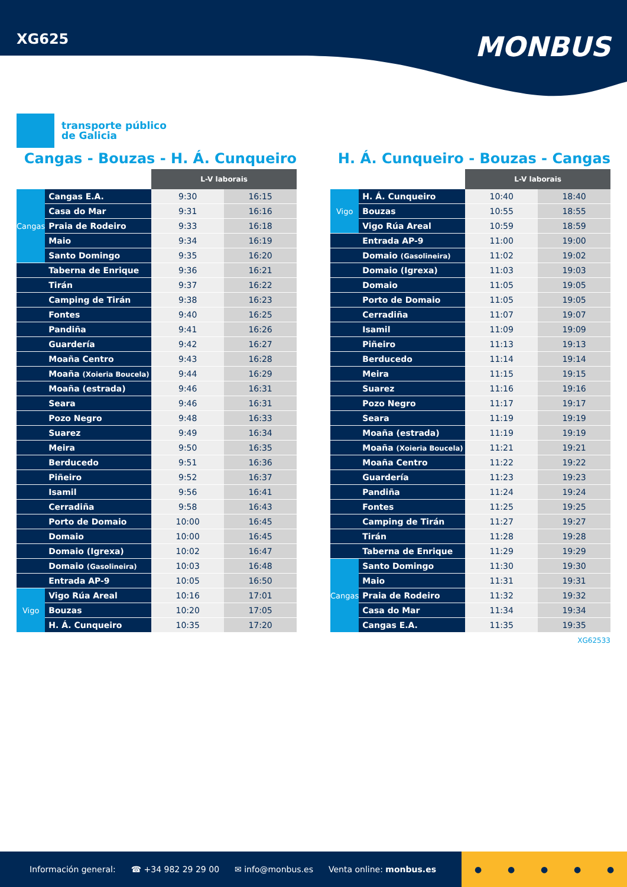XG625 MONBUS
transporte público
de Galicia
Cangas - Bouzas - H. Á. Cunqueiro
| | | L-V laborais | |
| --- | --- | --- | --- |
| Cangas | Cangas E.A. | 9:30 | 16:15 |
| | Casa do Mar | 9:31 | 16:16 |
| | Praia de Rodeiro | 9:33 | 16:18 |
| | Maio | 9:34 | 16:19 |
| | Santo Domingo | 9:35 | 16:20 |
| | Taberna de Enrique | 9:36 | 16:21 |
| | Tirán | 9:37 | 16:22 |
| | Camping de Tirán | 9:38 | 16:23 |
| | Fontes | 9:40 | 16:25 |
| | Pandiña | 9:41 | 16:26 |
| | Guardería | 9:42 | 16:27 |
| | Moaña Centro | 9:43 | 16:28 |
| | Moaña (Xoieria Boucela) | 9:44 | 16:29 |
| | Moaña (estrada) | 9:46 | 16:31 |
| | Seara | 9:46 | 16:31 |
| | Pozo Negro | 9:48 | 16:33 |
| | Suarez | 9:49 | 16:34 |
| | Meira | 9:50 | 16:35 |
| | Berducedo | 9:51 | 16:36 |
| | Piñeiro | 9:52 | 16:37 |
| | Isamil | 9:56 | 16:41 |
| | Cerradiña | 9:58 | 16:43 |
| | Porto de Domaio | 10:00 | 16:45 |
| | Domaio | 10:00 | 16:45 |
| | Domaio (Igrexa) | 10:02 | 16:47 |
| | Domaio (Gasolineira) | 10:03 | 16:48 |
| | Entrada AP-9 | 10:05 | 16:50 |
| Vigo | Vigo Rúa Areal | 10:16 | 17:01 |
| | Bouzas | 10:20 | 17:05 |
| | H. Á. Cunqueiro | 10:35 | 17:20 |
H. Á. Cunqueiro - Bouzas - Cangas
| | | L-V laborais | |
| --- | --- | --- | --- |
| Vigo | H. Á. Cunqueiro | 10:40 | 18:40 |
| | Bouzas | 10:55 | 18:55 |
| | Vigo Rúa Areal | 10:59 | 18:59 |
| | Entrada AP-9 | 11:00 | 19:00 |
| | Domaio (Gasolineira) | 11:02 | 19:02 |
| | Domaio (Igrexa) | 11:03 | 19:03 |
| | Domaio | 11:05 | 19:05 |
| | Porto de Domaio | 11:05 | 19:05 |
| | Cerradiña | 11:07 | 19:07 |
| | Isamil | 11:09 | 19:09 |
| | Piñeiro | 11:13 | 19:13 |
| | Berducedo | 11:14 | 19:14 |
| | Meira | 11:15 | 19:15 |
| | Suarez | 11:16 | 19:16 |
| | Pozo Negro | 11:17 | 19:17 |
| | Seara | 11:19 | 19:19 |
| | Moaña (estrada) | 11:19 | 19:19 |
| | Moaña (Xoieria Boucela) | 11:21 | 19:21 |
| | Moaña Centro | 11:22 | 19:22 |
| | Guardería | 11:23 | 19:23 |
| | Pandiña | 11:24 | 19:24 |
| | Fontes | 11:25 | 19:25 |
| | Camping de Tirán | 11:27 | 19:27 |
| | Tirán | 11:28 | 19:28 |
| | Taberna de Enrique | 11:29 | 19:29 |
| Cangas | Santo Domingo | 11:30 | 19:30 |
| | Maio | 11:31 | 19:31 |
| | Praia de Rodeiro | 11:32 | 19:32 |
| | Casa do Mar | 11:34 | 19:34 |
| | Cangas E.A. | 11:35 | 19:35 |
XG62533
Información general: ☎ +34 982 29 29 00 ✉ info@monbus.es Venta online: monbus.es
● ● ● ● ●